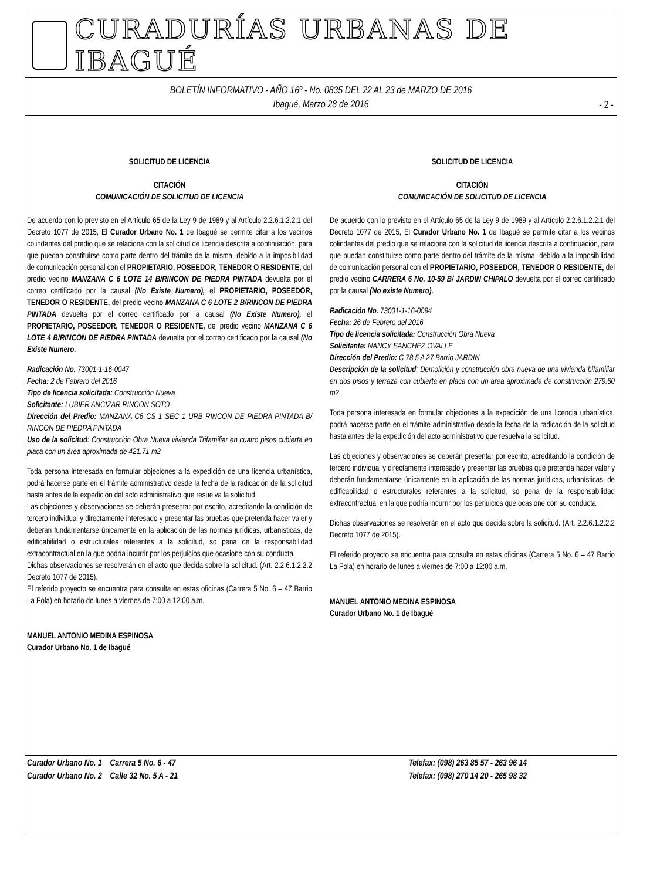CURADURÍAS URBANAS DE IBAGUÉ
BOLETÍN INFORMATIVO - AÑO 16º - No. 0835 DEL 22 AL 23 de MARZO DE 2016
Ibagué, Marzo 28 de 2016
- 2 -
SOLICITUD DE LICENCIA
CITACIÓN
COMUNICACIÓN DE SOLICITUD DE LICENCIA
De acuerdo con lo previsto en el Artículo 65 de la Ley 9 de 1989 y al Artículo 2.2.6.1.2.2.1 del Decreto 1077 de 2015, El Curador Urbano No. 1 de Ibagué se permite citar a los vecinos colindantes del predio que se relaciona con la solicitud de licencia descrita a continuación, para que puedan constituirse como parte dentro del trámite de la misma, debido a la imposibilidad de comunicación personal con el PROPIETARIO, POSEEDOR, TENEDOR O RESIDENTE, del predio vecino MANZANA C 6 LOTE 14 B/RINCON DE PIEDRA PINTADA devuelta por el correo certificado por la causal (No Existe Numero), el PROPIETARIO, POSEEDOR, TENEDOR O RESIDENTE, del predio vecino MANZANA C 6 LOTE 2 B/RINCON DE PIEDRA PINTADA devuelta por el correo certificado por la causal (No Existe Numero), el PROPIETARIO, POSEEDOR, TENEDOR O RESIDENTE, del predio vecino MANZANA C 6 LOTE 4 B/RINCON DE PIEDRA PINTADA devuelta por el correo certificado por la causal (No Existe Numero.
Radicación No. 73001-1-16-0047
Fecha: 2 de Febrero del 2016
Tipo de licencia solicitada: Construcción Nueva
Solicitante: LUBIER ANCIZAR RINCON SOTO
Dirección del Predio: MANZANA C6 CS 1 SEC 1 URB RINCON DE PIEDRA PINTADA B/ RINCON DE PIEDRA PINTADA
Uso de la solicitud: Construcción Obra Nueva vivienda Trifamiliar en cuatro pisos cubierta en placa con un área aproximada de 421.71 m2
Toda persona interesada en formular objeciones a la expedición de una licencia urbanística, podrá hacerse parte en el trámite administrativo desde la fecha de la radicación de la solicitud hasta antes de la expedición del acto administrativo que resuelva la solicitud.
Las objeciones y observaciones se deberán presentar por escrito, acreditando la condición de tercero individual y directamente interesado y presentar las pruebas que pretenda hacer valer y deberán fundamentarse únicamente en la aplicación de las normas jurídicas, urbanísticas, de edificabilidad o estructurales referentes a la solicitud, so pena de la responsabilidad extracontractual en la que podría incurrir por los perjuicios que ocasione con su conducta.
Dichas observaciones se resolverán en el acto que decida sobre la solicitud. (Art. 2.2.6.1.2.2.2 Decreto 1077 de 2015).
El referido proyecto se encuentra para consulta en estas oficinas (Carrera 5 No. 6 – 47 Barrio La Pola) en horario de lunes a viernes de 7:00 a 12:00 a.m.
MANUEL ANTONIO MEDINA ESPINOSA
Curador Urbano No. 1 de Ibagué
SOLICITUD DE LICENCIA
CITACIÓN
COMUNICACIÓN DE SOLICITUD DE LICENCIA
De acuerdo con lo previsto en el Artículo 65 de la Ley 9 de 1989 y al Artículo 2.2.6.1.2.2.1 del Decreto 1077 de 2015, El Curador Urbano No. 1 de Ibagué se permite citar a los vecinos colindantes del predio que se relaciona con la solicitud de licencia descrita a continuación, para que puedan constituirse como parte dentro del trámite de la misma, debido a la imposibilidad de comunicación personal con el PROPIETARIO, POSEEDOR, TENEDOR O RESIDENTE, del predio vecino CARRERA 6 No. 10-59 B/ JARDIN CHIPALO devuelta por el correo certificado por la causal (No existe Numero).
Radicación No. 73001-1-16-0094
Fecha: 26 de Febrero del 2016
Tipo de licencia solicitada: Construcción Obra Nueva
Solicitante: NANCY SANCHEZ OVALLE
Dirección del Predio: C 78 5 A 27 Barrio JARDIN
Descripción de la solicitud: Demolición y construcción obra nueva de una vivienda bifamiliar en dos pisos y terraza con cubierta en placa con un area aproximada de construcción 279.60 m2
Toda persona interesada en formular objeciones a la expedición de una licencia urbanística, podrá hacerse parte en el trámite administrativo desde la fecha de la radicación de la solicitud hasta antes de la expedición del acto administrativo que resuelva la solicitud.
Las objeciones y observaciones se deberán presentar por escrito, acreditando la condición de tercero individual y directamente interesado y presentar las pruebas que pretenda hacer valer y deberán fundamentarse únicamente en la aplicación de las normas jurídicas, urbanísticas, de edificabilidad o estructurales referentes a la solicitud, so pena de la responsabilidad extracontractual en la que podría incurrir por los perjuicios que ocasione con su conducta.
Dichas observaciones se resolverán en el acto que decida sobre la solicitud. (Art. 2.2.6.1.2.2.2 Decreto 1077 de 2015).
El referido proyecto se encuentra para consulta en estas oficinas (Carrera 5 No. 6 – 47 Barrio La Pola) en horario de lunes a viernes de 7:00 a 12:00 a.m.
MANUEL ANTONIO MEDINA ESPINOSA
Curador Urbano No. 1 de Ibagué
Curador Urbano No. 1 Carrera 5 No. 6 - 47
Curador Urbano No. 2 Calle 32 No. 5 A - 21
Telefax: (098) 263 85 57 - 263 96 14
Telefax: (098) 270 14 20 - 265 98 32